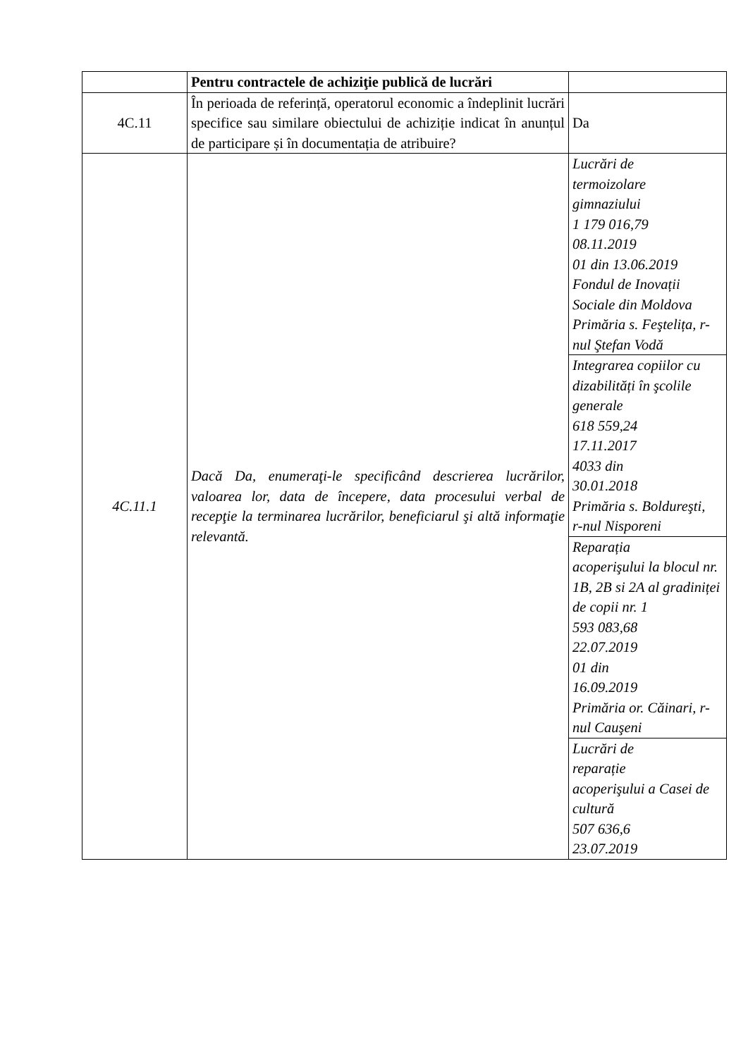| | Pentru contractele de achiziţie publică de lucrări | |
| 4C.11 | În perioada de referință, operatorul economic a îndeplinit lucrări specifice sau similare obiectului de achiziție indicat în anunțul de participare și în documentația de atribuire? | Da |
| 4C.11.1 | Dacă Da, enumeraţi-le specificând descrierea lucrărilor, valoarea lor, data de începere, data procesului verbal de recepţie la terminarea lucrărilor, beneficiarul şi altă informaţie relevantă. | Lucrări de termoizolare gimnaziului 1 179 016,79 08.11.2019 01 din 13.06.2019 Fondul de Inovații Sociale din Moldova Primăria s. Feştelița, r-nul Ştefan Vodă |
| | | Integrarea copiilor cu dizabilități în şcolile generale 618 559,24 17.11.2017 4033 din 30.01.2018 Primăria s. Boldureşti, r-nul Nisporeni |
| | | Reparația acoperişului la blocul nr. 1B, 2B si 2A al gradiniței de copii nr. 1 593 083,68 22.07.2019 01 din 16.09.2019 Primăria or. Căinari, r-nul Cauşeni |
| | | Lucrări de reparație acoperişului a Casei de cultură 507 636,6 23.07.2019 |